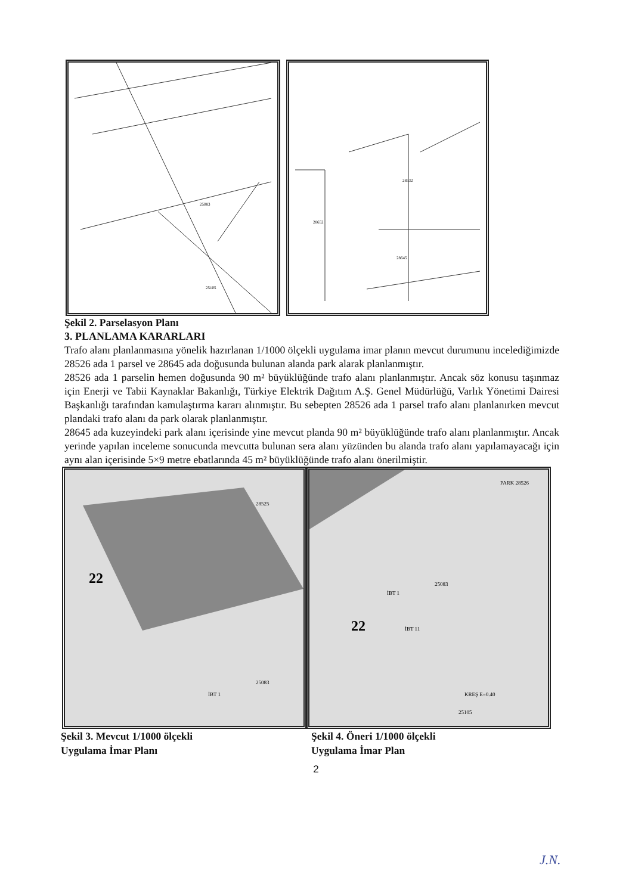25083
25105
28532
28645
28652
Şekil 2. Parselasyon Planı
3. PLANLAMA KARARLARI
Trafo alanı planlanmasına yönelik hazırlanan 1/1000 ölçekli uygulama imar planın mevcut durumunu incelediğimizde 28526 ada 1 parsel ve 28645 ada doğusunda bulunan alanda park alarak planlanmıştır.
28526 ada 1 parselin hemen doğusunda 90 m² büyüklüğünde trafo alanı planlanmıştır. Ancak söz konusu taşınmaz için Enerji ve Tabii Kaynaklar Bakanlığı, Türkiye Elektrik Dağıtım A.Ş. Genel Müdürlüğü, Varlık Yönetimi Dairesi Başkanlığı tarafından kamulaştırma kararı alınmıştır. Bu sebepten 28526 ada 1 parsel trafo alanı planlanırken mevcut plandaki trafo alanı da park olarak planlanmıştır.
28645 ada kuzeyindeki park alanı içerisinde yine mevcut planda 90 m² büyüklüğünde trafo alanı planlanmıştır. Ancak yerinde yapılan inceleme sonucunda mevcutta bulunan sera alanı yüzünden bu alanda trafo alanı yapılamayacağı için aynı alan içerisinde 5×9 metre ebatlarında 45 m² büyüklüğünde trafo alanı önerilmiştir.
22
İBT 1
25083
28525
22
İBT 1
İBT 11
25083
PARK 28526
25105
KREŞ E=0.40
Şekil 3. Mevcut 1/1000 ölçekli
Uygulama İmar Planı
Şekil 4. Öneri 1/1000 ölçekli
Uygulama İmar Plan
2
J.N.